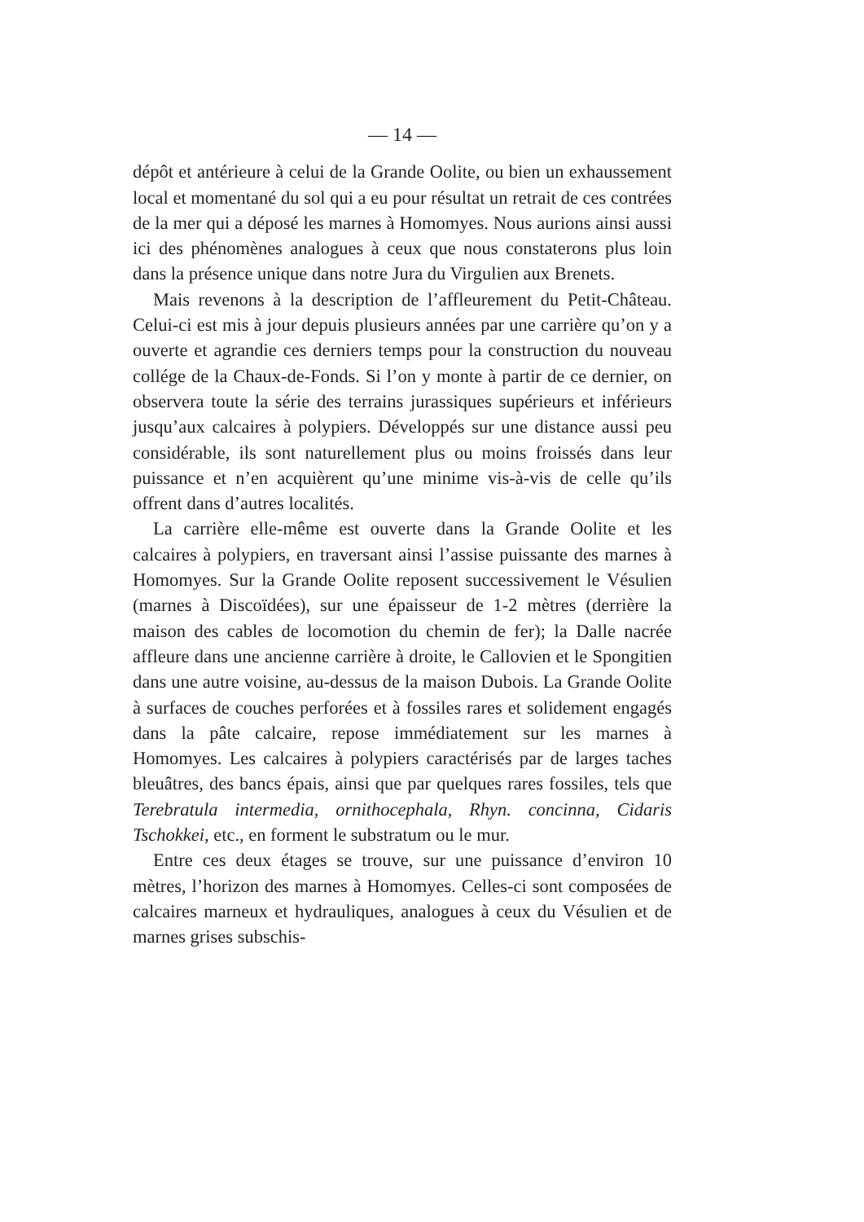— 14 —
dépôt et antérieure à celui de la Grande Oolite, ou bien un exhaussement local et momentané du sol qui a eu pour résultat un retrait de ces contrées de la mer qui a déposé les marnes à Homomyes. Nous aurions ainsi aussi ici des phénomènes analogues à ceux que nous constaterons plus loin dans la présence unique dans notre Jura du Virgulien aux Brenets.
Mais revenons à la description de l’affleurement du Petit-Château. Celui-ci est mis à jour depuis plusieurs années par une carrière qu’on y a ouverte et agrandie ces derniers temps pour la construction du nouveau collége de la Chaux-de-Fonds. Si l’on y monte à partir de ce dernier, on observera toute la série des terrains jurassiques supérieurs et inférieurs jusqu’aux calcaires à polypiers. Développés sur une distance aussi peu considérable, ils sont naturellement plus ou moins froissés dans leur puissance et n’en acquièrent qu’une minime vis-à-vis de celle qu’ils offrent dans d’autres localités.
La carrière elle-même est ouverte dans la Grande Oolite et les calcaires à polypiers, en traversant ainsi l’assise puissante des marnes à Homomyes. Sur la Grande Oolite reposent successivement le Vésulien (marnes à Discoïdées), sur une épaisseur de 1-2 mètres (derrière la maison des cables de locomotion du chemin de fer); la Dalle nacrée affleure dans une ancienne carrière à droite, le Callovien et le Spongitien dans une autre voisine, au-dessus de la maison Dubois. La Grande Oolite à surfaces de couches perforées et à fossiles rares et solidement engagés dans la pâte calcaire, repose immédiatement sur les marnes à Homomyes. Les calcaires à polypiers caractérisés par de larges taches bleuâtres, des bancs épais, ainsi que par quelques rares fossiles, tels que Terebratula intermedia, ornithocephala, Rhyn. concinna, Cidaris Tschokkei, etc., en forment le substratum ou le mur.
Entre ces deux étages se trouve, sur une puissance d’environ 10 mètres, l’horizon des marnes à Homomyes. Celles-ci sont composées de calcaires marneux et hydrauliques, analogues à ceux du Vésulien et de marnes grises subschis-